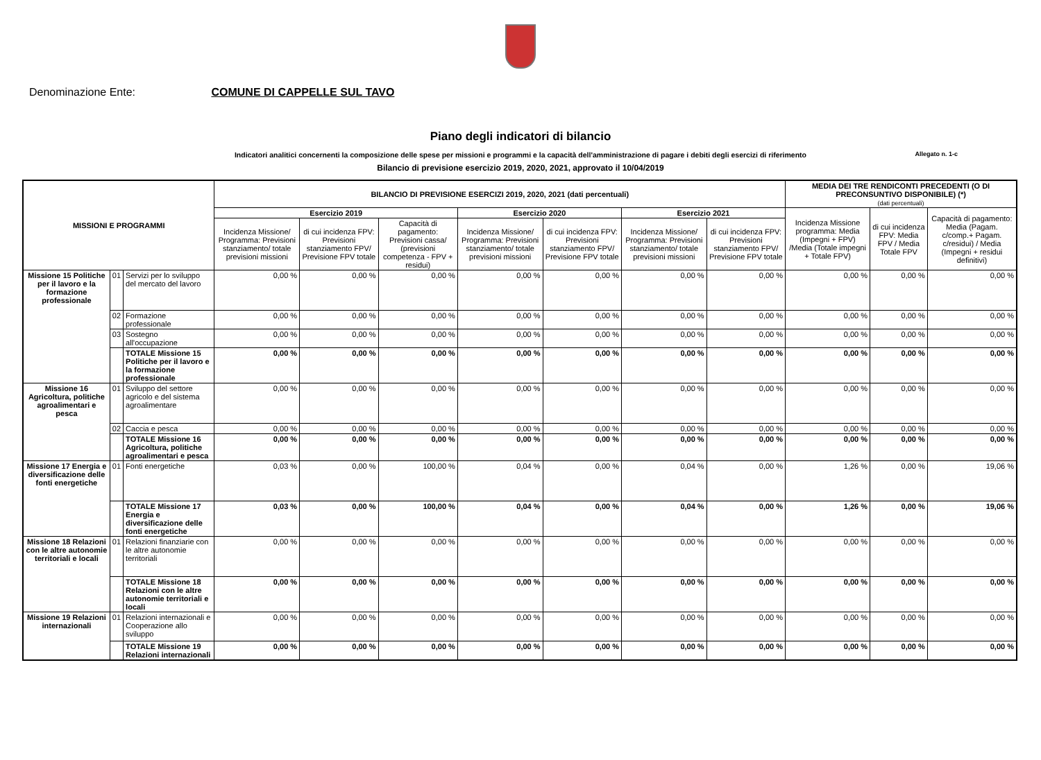Denominazione Ente: COMUNE DI CAPPELLE SUL TAVO
Piano degli indicatori di bilancio
Indicatori analitici concernenti la composizione delle spese per missioni e programmi e la capacità dell'amministrazione di pagare i debiti degli esercizi di riferimento Allegato n. 1-c
Bilancio di previsione esercizio 2019, 2020, 2021, approvato il 10/04/2019
| MISSIONI E PROGRAMMI | | | BILANCIO DI PREVISIONE ESERCIZI 2019, 2020, 2021 (dati percentuali) | | | | | | | MEDIA DEI TRE RENDICONTI PRECEDENTI (O DI PRECONSUNTIVO DISPONIBILE) (*) (dati percentuali) | | |
| --- | --- | --- | --- | --- | --- | --- | --- | --- | --- | --- | --- | --- |
| | | | Esercizio 2019 | | | Esercizio 2020 | | Esercizio 2021 | | Incidenza Missione programma: Media (Impegni + FPV) /Media (Totale impegni + Totale FPV) | di cui incidenza FPV: Media FPV / Media Totale FPV | Capacità di pagamento: Media (Pagam. c/comp.+ Pagam. c/residui) / Media (Impegni + residui definitivi) |
| | | | Incidenza Missione/ Programma: Previsioni stanziamento/ totale previsioni missioni | di cui incidenza FPV: Previsioni stanziamento FPV/ Previsione FPV totale | Capacità di pagamento: Previsioni cassa/ (previsioni competenza - FPV + residui) | Incidenza Missione/ Programma: Previsioni stanziamento/ totale previsioni missioni | di cui incidenza FPV: Previsioni stanziamento FPV/ Previsione FPV totale | Incidenza Missione/ Programma: Previsioni stanziamento/ totale previsioni missioni | di cui incidenza FPV: Previsioni stanziamento FPV/ Previsione FPV totale | | | |
| Missione 15 Politiche per il lavoro e la formazione professionale | 01 | Servizi per lo sviluppo del mercato del lavoro | 0,00 % | 0,00 % | 0,00 % | 0,00 % | 0,00 % | 0,00 % | 0,00 % | 0,00 % | 0,00 % | 0,00 % |
| | 02 | Formazione professionale | 0,00 % | 0,00 % | 0,00 % | 0,00 % | 0,00 % | 0,00 % | 0,00 % | 0,00 % | 0,00 % | 0,00 % |
| | 03 | Sostegno all'occupazione | 0,00 % | 0,00 % | 0,00 % | 0,00 % | 0,00 % | 0,00 % | 0,00 % | 0,00 % | 0,00 % | 0,00 % |
| | | TOTALE Missione 15 Politiche per il lavoro e la formazione professionale | 0,00 % | 0,00 % | 0,00 % | 0,00 % | 0,00 % | 0,00 % | 0,00 % | 0,00 % | 0,00 % | 0,00 % |
| Missione 16 Agricoltura, politiche agroalimentari e pesca | 01 | Sviluppo del settore agricolo e del sistema agroalimentare | 0,00 % | 0,00 % | 0,00 % | 0,00 % | 0,00 % | 0,00 % | 0,00 % | 0,00 % | 0,00 % | 0,00 % |
| | 02 | Caccia e pesca | 0,00 % | 0,00 % | 0,00 % | 0,00 % | 0,00 % | 0,00 % | 0,00 % | 0,00 % | 0,00 % | 0,00 % |
| | | TOTALE Missione 16 Agricoltura, politiche agroalimentari e pesca | 0,00 % | 0,00 % | 0,00 % | 0,00 % | 0,00 % | 0,00 % | 0,00 % | 0,00 % | 0,00 % | 0,00 % |
| Missione 17 Energia e diversificazione delle fonti energetiche | 01 | Fonti energetiche | 0,03 % | 0,00 % | 100,00 % | 0,04 % | 0,00 % | 0,04 % | 0,00 % | 1,26 % | 0,00 % | 19,06 % |
| | | TOTALE Missione 17 Energia e diversificazione delle fonti energetiche | 0,03 % | 0,00 % | 100,00 % | 0,04 % | 0,00 % | 0,04 % | 0,00 % | 1,26 % | 0,00 % | 19,06 % |
| Missione 18 Relazioni con le altre autonomie territoriali e locali | 01 | Relazioni finanziarie con le altre autonomie territoriali | 0,00 % | 0,00 % | 0,00 % | 0,00 % | 0,00 % | 0,00 % | 0,00 % | 0,00 % | 0,00 % | 0,00 % |
| | | TOTALE Missione 18 Relazioni con le altre autonomie territoriali e locali | 0,00 % | 0,00 % | 0,00 % | 0,00 % | 0,00 % | 0,00 % | 0,00 % | 0,00 % | 0,00 % | 0,00 % |
| Missione 19 Relazioni internazionali | 01 | Relazioni internazionali e Cooperazione allo sviluppo | 0,00 % | 0,00 % | 0,00 % | 0,00 % | 0,00 % | 0,00 % | 0,00 % | 0,00 % | 0,00 % | 0,00 % |
| | | TOTALE Missione 19 Relazioni internazionali | 0,00 % | 0,00 % | 0,00 % | 0,00 % | 0,00 % | 0,00 % | 0,00 % | 0,00 % | 0,00 % | 0,00 % |